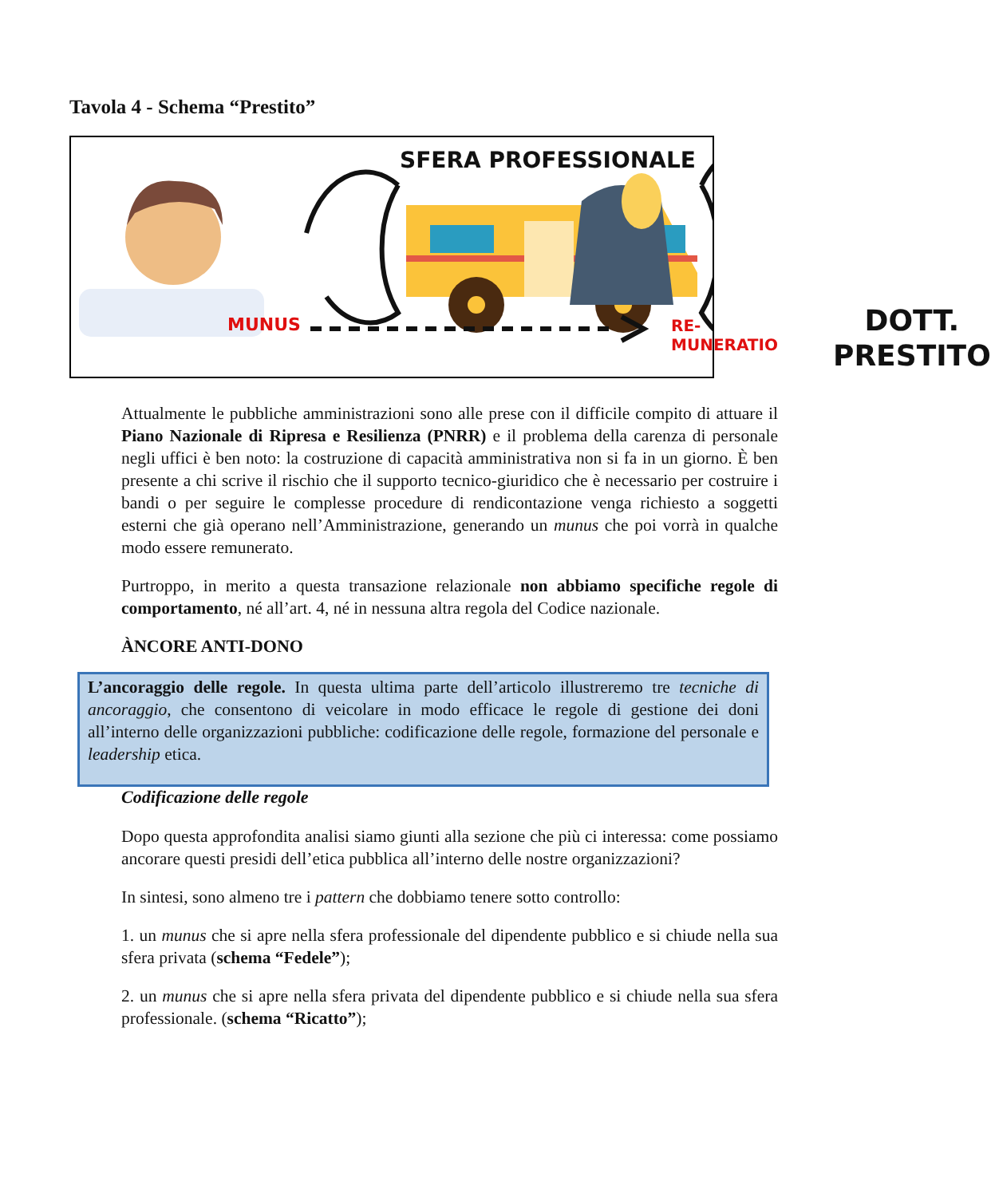Tavola 4 - Schema “Prestito”
SFERA PROFESSIONALE
MUNUS RE-MUNERATIO
DOTT.
PRESTITO
Attualmente le pubbliche amministrazioni sono alle prese con il difficile compito di attuare il Piano Nazionale di Ripresa e Resilienza (PNRR) e il problema della carenza di personale negli uffici è ben noto: la costruzione di capacità amministrativa non si fa in un giorno. È ben presente a chi scrive il rischio che il supporto tecnico-giuridico che è necessario per costruire i bandi o per seguire le complesse procedure di rendicontazione venga richiesto a soggetti esterni che già operano nell’Amministrazione, generando un munus che poi vorrà in qualche modo essere remunerato.
Purtroppo, in merito a questa transazione relazionale non abbiamo specifiche regole di comportamento, né all’art. 4, né in nessuna altra regola del Codice nazionale.
ÀNCORE ANTI-DONO
L’ancoraggio delle regole. In questa ultima parte dell’articolo illustreremo tre tecniche di ancoraggio, che consentono di veicolare in modo efficace le regole di gestione dei doni all’interno delle organizzazioni pubbliche: codificazione delle regole, formazione del personale e leadership etica.
Codificazione delle regole
Dopo questa approfondita analisi siamo giunti alla sezione che più ci interessa: come possiamo ancorare questi presidi dell’etica pubblica all’interno delle nostre organizzazioni?
In sintesi, sono almeno tre i pattern che dobbiamo tenere sotto controllo:
1. un munus che si apre nella sfera professionale del dipendente pubblico e si chiude nella sua sfera privata (schema “Fedele”);
2. un munus che si apre nella sfera privata del dipendente pubblico e si chiude nella sua sfera professionale. (schema “Ricatto”);